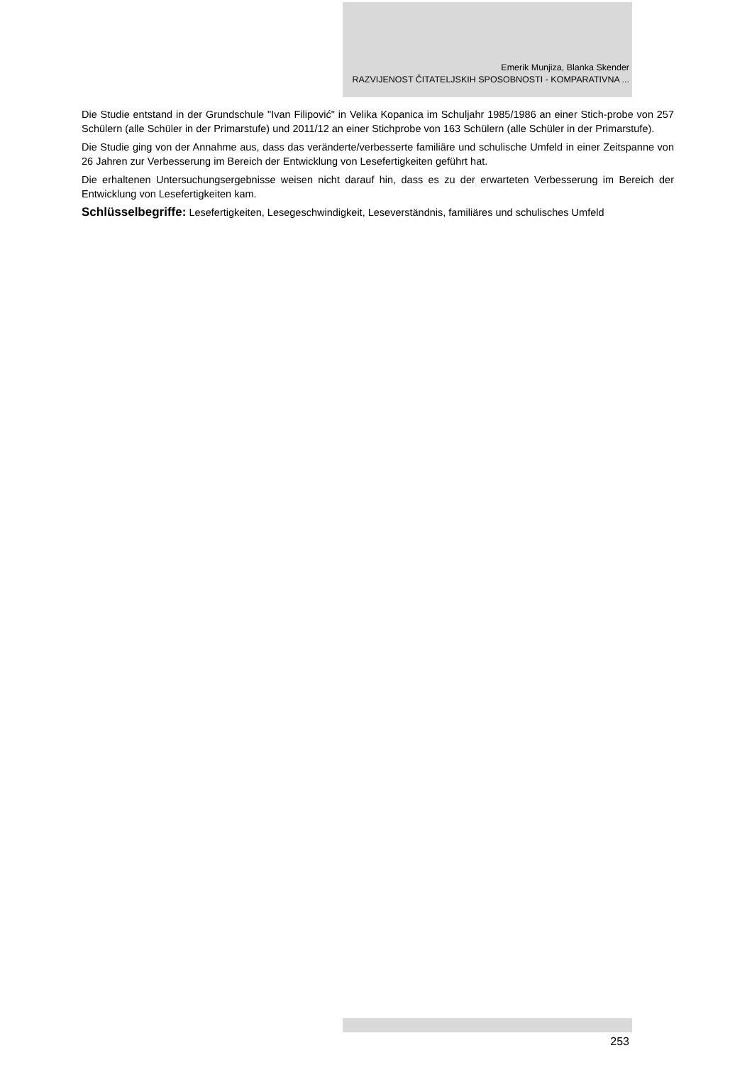Emerik Munjiza, Blanka Skender
RAZVIJENOST ČITATELJSKIH SPOSOBNOSTI - KOMPARATIVNA ...
Die Studie entstand in der Grundschule "Ivan Filipović" in Velika Kopanica im Schuljahr 1985/1986 an einer Stich-probe von 257 Schülern (alle Schüler in der Primarstufe) und 2011/12 an einer Stichprobe von 163 Schülern (alle Schüler in der Primarstufe).
Die Studie ging von der Annahme aus, dass das veränderte/verbesserte familiäre und schulische Umfeld in einer Zeitspanne von 26 Jahren zur Verbesserung im Bereich der Entwicklung von Lesefertigkeiten geführt hat.
Die erhaltenen Untersuchungsergebnisse weisen nicht darauf hin, dass es zu der erwarteten Verbesserung im Bereich der Entwicklung von Lesefertigkeiten kam.
Schlüsselbegriffe: Lesefertigkeiten, Lesegeschwindigkeit, Leseverständnis, familiäres und schulisches Umfeld
253